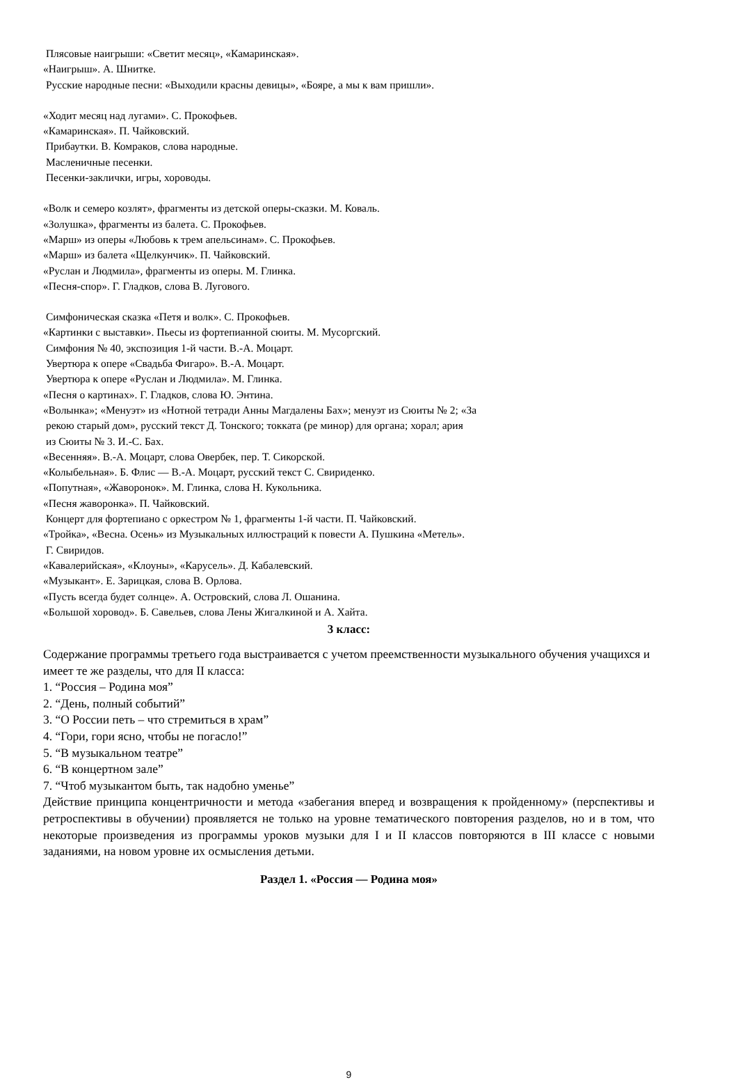Плясовые наигрыши: «Светит месяц», «Камаринская».
«Наигрыш». А. Шнитке.
Русские народные песни: «Выходили красны девицы», «Бояре, а мы к вам пришли».
«Ходит месяц над лугами». С. Прокофьев.
«Камаринская». П. Чайковский.
Прибаутки. В. Комраков, слова народные.
Масленичные песенки.
Песенки-заклички, игры, хороводы.
«Волк и семеро козлят», фрагменты из детской оперы-сказки. М. Коваль.
«Золушка», фрагменты из балета. С. Прокофьев.
«Марш» из оперы «Любовь к трем апельсинам». С. Прокофьев.
«Марш» из балета «Щелкунчик». П. Чайковский.
«Руслан и Людмила», фрагменты из оперы. М. Глинка.
«Песня-спор». Г. Гладков, слова В. Лугового.
Симфоническая сказка «Петя и волк». С. Прокофьев.
«Картинки с выставки». Пьесы из фортепианной сюиты. М. Мусоргский.
Симфония № 40, экспозиция 1-й части. В.-А. Моцарт.
Увертюра к опере «Свадьба Фигаро». В.-А. Моцарт.
Увертюра к опере «Руслан и Людмила». М. Глинка.
«Песня о картинах». Г. Гладков, слова Ю. Энтина.
«Волынка»; «Менуэт» из «Нотной тетради Анны Магдалены Бах»; менуэт из Сюиты № 2; «За
рекою старый дом», русский текст Д. Тонского; токката (ре минор) для органа; хорал; ария
из Сюиты № 3. И.-С. Бах.
«Весенняя». В.-А. Моцарт, слова Овербек, пер. Т. Сикорской.
«Колыбельная». Б. Флис — В.-А. Моцарт, русский текст С. Свириденко.
«Попутная», «Жаворонок». М. Глинка, слова Н. Кукольника.
«Песня жаворонка». П. Чайковский.
Концерт для фортепиано с оркестром № 1, фрагменты 1-й части. П. Чайковский.
«Тройка», «Весна. Осень» из Музыкальных иллюстраций к повести А. Пушкина «Метель».
Г. Свиридов.
«Кавалерийская», «Клоуны», «Карусель». Д. Кабалевский.
«Музыкант». Е. Зарицкая, слова В. Орлова.
«Пусть всегда будет солнце». А. Островский, слова Л. Ошанина.
«Большой хоровод». Б. Савельев, слова Лены Жигалкиной и А. Хайта.
3 класс:
Содержание программы третьего года выстраивается с учетом преемственности музыкального обучения учащихся и имеет те же разделы, что для II класса:
1. “Россия – Родина моя”
2. “День, полный событий”
3. “О России петь – что стремиться в храм”
4. “Гори, гори ясно, чтобы не погасло!”
5. “В музыкальном театре”
6. “В концертном зале”
7. “Чтоб музыкантом быть, так надобно уменье”
Действие принципа концентричности и метода «забегания вперед и возвращения к пройденному» (перспективы и ретроспективы в обучении) проявляется не только на уровне тематического повторения разделов, но и в том, что некоторые произведения из программы уроков музыки для I и II классов повторяются в III классе с новыми заданиями, на новом уровне их осмысления детьми.
Раздел 1. «Россия — Родина моя»
9